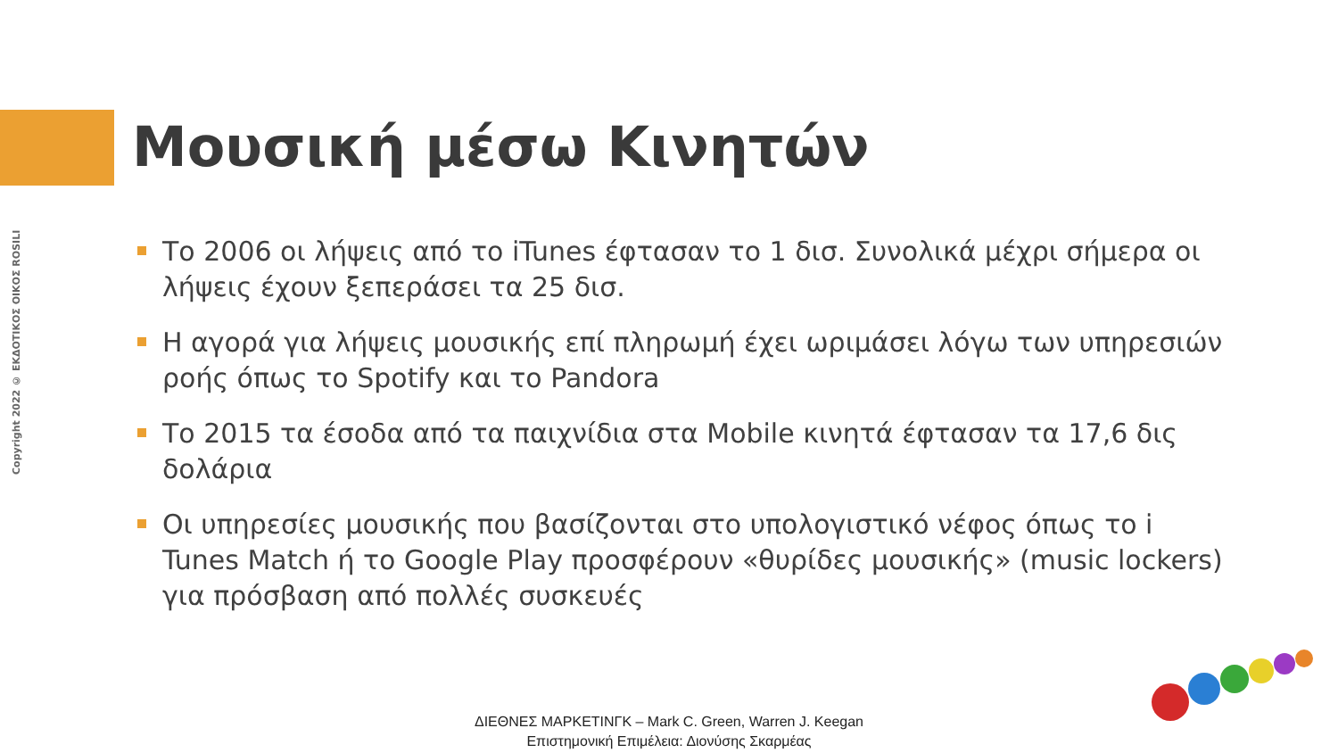Copyright 2022 © ΕΚΔΟΤΙΚΟΣ ΟΙΚΟΣ ROSILI
Μουσική μέσω Κινητών
Το 2006 οι λήψεις από το iTunes έφτασαν το 1 δισ. Συνολικά μέχρι σήμερα οι λήψεις έχουν ξεπεράσει τα 25 δισ.
Η αγορά για λήψεις μουσικής επί πληρωμή έχει ωριμάσει λόγω των υπηρεσιών ροής όπως το Spotify και το Pandora
Το 2015 τα έσοδα από τα παιχνίδια στα Mobile κινητά έφτασαν τα 17,6 δις δολάρια
Οι υπηρεσίες μουσικής που βασίζονται στο υπολογιστικό νέφος όπως το i Tunes Match ή το Google Play προσφέρουν «θυρίδες μουσικής» (music lockers) για πρόσβαση από πολλές συσκευές
ΔΙΕΘΝΕΣ ΜΑΡΚΕΤΙΝΓΚ – Mark C. Green, Warren J. Keegan
Επιστημονική Επιμέλεια: Διονύσης Σκαρμέας